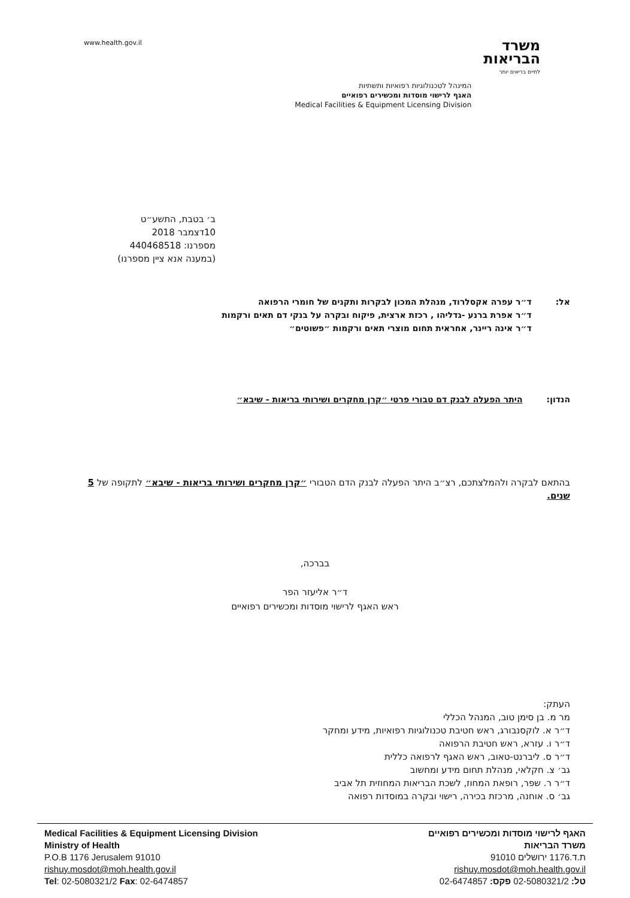www.health.gov.il
משרד
הבריאות
לחיים בריאים יותר
המינהל לטכנולוגיות רפואיות ותשתיות
האגף לרישוי מוסדות ומכשירים רפואיים
Medical Facilities & Equipment Licensing Division
ב׳ בטבת, התשע״ט
10דצמבר 2018
מספרנו: 440468518
(במענה אנא ציין מספרנו)
אל: ד״ר עפרה אקסלרוד, מנהלת המכון לבקרות ותקנים של חומרי הרפואה
ד״ר אפרת ברנע -גדליהו , רכזת ארצית, פיקוח ובקרה על בנקי דם תאים ורקמות
ד״ר אינה ריינר, אחראית תחום מוצרי תאים ורקמות ״פשוטים״
הנדון: היתר הפעלה לבנק דם טבורי פרטי ״קרן מחקרים ושירותי בריאות - שיבא״
בהתאם לבקרה ולהמלצתכם, רצ״ב היתר הפעלה לבנק הדם הטבורי ״קרן מחקרים ושירותי בריאות - שיבא״ לתקופה של 5 שנים.
בברכה,
ד״ר אליעזר הפר
ראש האגף לרישוי מוסדות ומכשירים רפואיים
העתק:
מר מ. בן סימן טוב, המנהל הכללי
ד״ר א. לוקסנבורג, ראש חטיבת טכנולוגיות רפואיות, מידע ומחקר
ד״ר ו. עזרא, ראש חטיבת הרפואה
ד״ר ס. ליברנט-טאוב, ראש האגף לרפואה כללית
גב׳ צ. חקלאי, מנהלת תחום מידע ומחשוב
ד״ר ר. שפר, רופאת המחוז, לשכת הבריאות המחוזית תל אביב
גב׳ ס. אוחנה, מרכזת בכירה, רישוי ובקרה במוסדות רפואה
Medical Facilities & Equipment Licensing Division
Ministry of Health
P.O.B 1176 Jerusalem 91010
rishuy.mosdot@moh.health.gov.il
Tel: 02-5080321/2 Fax: 02-6474857
האגף לרישוי מוסדות ומכשירים רפואיים
משרד הבריאות
ת.ד.1176 ירושלים 91010
rishuy.mosdot@moh.health.gov.il
טל: 02-5080321/2 פקס: 02-6474857